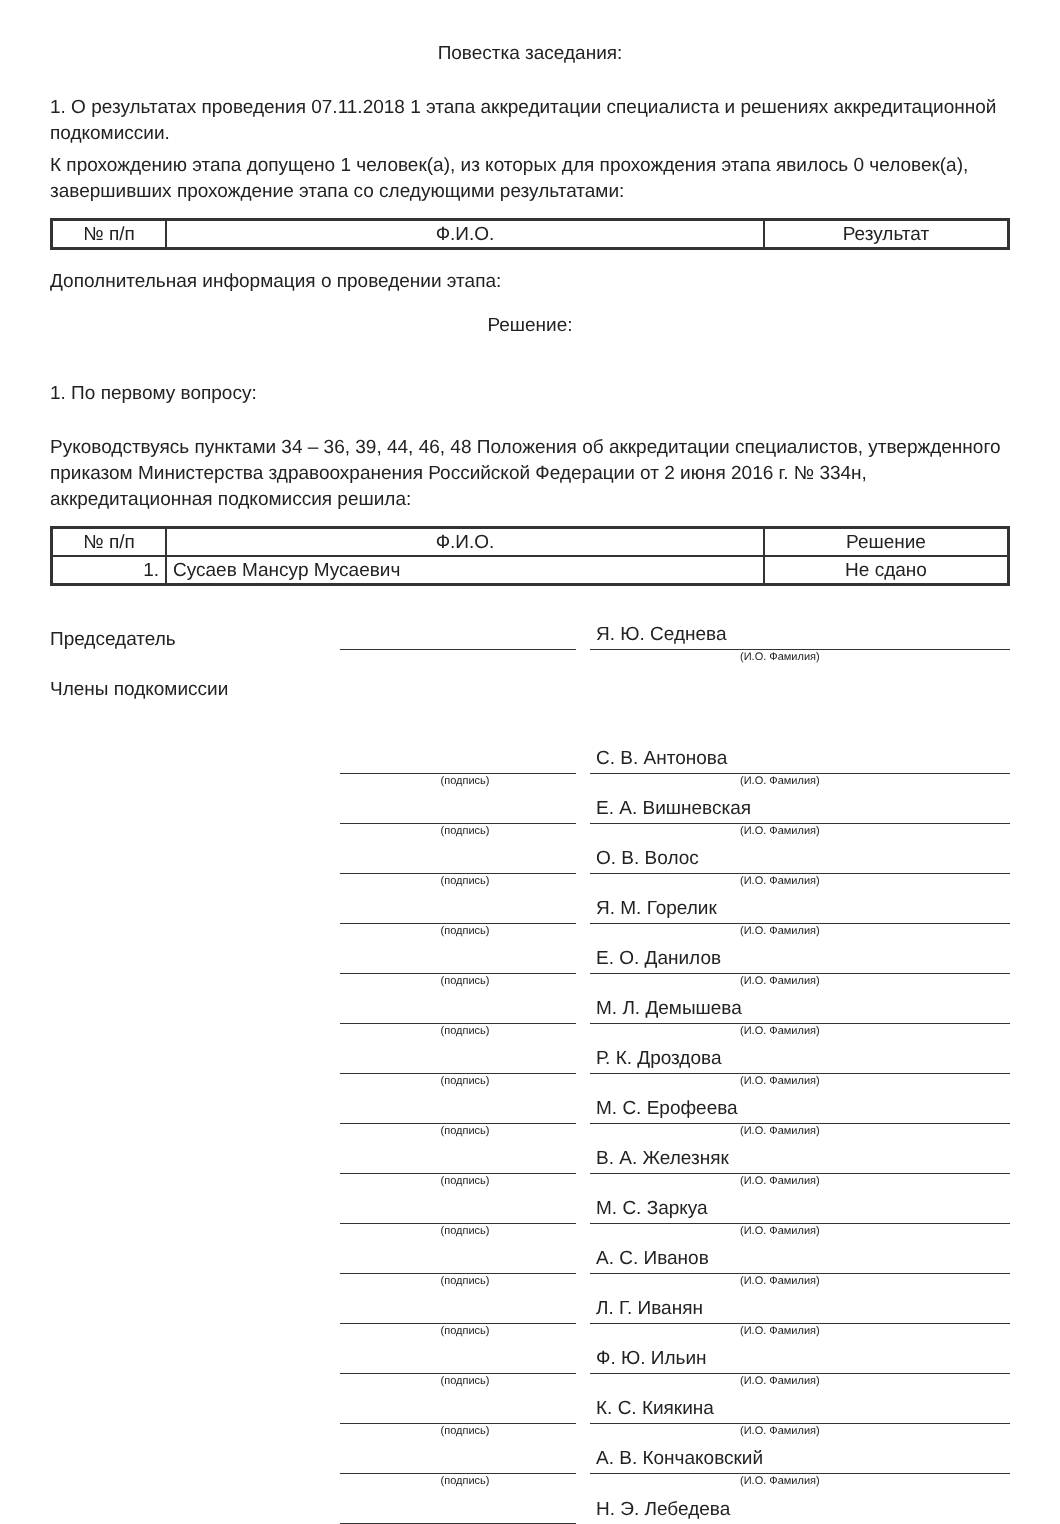Повестка заседания:
1. О результатах проведения 07.11.2018 1 этапа аккредитации специалиста и решениях аккредитационной подкомиссии.
К прохождению этапа допущено 1 человек(а), из которых для прохождения этапа явилось 0 человек(а), завершивших прохождение этапа со следующими результатами:
| № п/п | Ф.И.О. | Результат |
| --- | --- | --- |
Дополнительная информация о проведении этапа:
Решение:
1. По первому вопросу:
Руководствуясь пунктами 34 – 36, 39, 44, 46, 48 Положения об аккредитации специалистов, утвержденного приказом Министерства здравоохранения Российской Федерации от 2 июня 2016 г. № 334н, аккредитационная подкомиссия решила:
| № п/п | Ф.И.О. | Решение |
| --- | --- | --- |
| 1. | Сусаев Мансур Мусаевич | Не сдано |
Председатель
Я. Ю. Седнева
(И.О. Фамилия)
Члены подкомиссии
С. В. Антонова
(подпись) (И.О. Фамилия)
Е. А. Вишневская
(подпись) (И.О. Фамилия)
О. В. Волос
(подпись) (И.О. Фамилия)
Я. М. Горелик
(подпись) (И.О. Фамилия)
Е. О. Данилов
(подпись) (И.О. Фамилия)
М. Л. Демышева
(подпись) (И.О. Фамилия)
Р. К. Дроздова
(подпись) (И.О. Фамилия)
М. С. Ерофеева
(подпись) (И.О. Фамилия)
В. А. Железняк
(подпись) (И.О. Фамилия)
М. С. Заркуа
(подпись) (И.О. Фамилия)
А. С. Иванов
(подпись) (И.О. Фамилия)
Л. Г. Иванян
(подпись) (И.О. Фамилия)
Ф. Ю. Ильин
(подпись) (И.О. Фамилия)
К. С. Киякина
(подпись) (И.О. Фамилия)
А. В. Кончаковский
(подпись) (И.О. Фамилия)
Н. Э. Лебедева